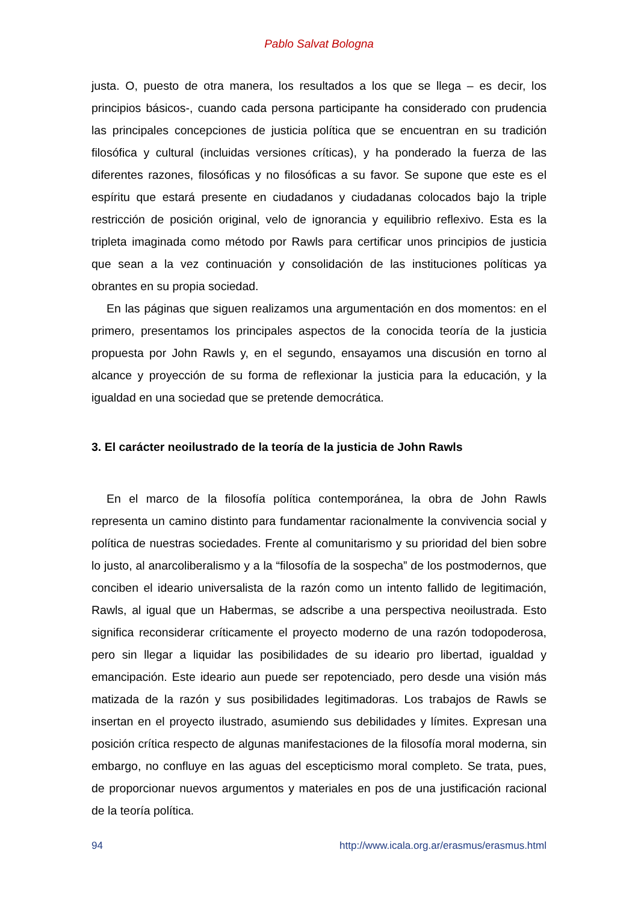Pablo Salvat Bologna
justa. O, puesto de otra manera, los resultados a los que se llega – es decir, los principios básicos-, cuando cada persona participante ha considerado con prudencia las principales concepciones de justicia política que se encuentran en su tradición filosófica y cultural (incluidas versiones críticas), y ha ponderado la fuerza de las diferentes razones, filosóficas y no filosóficas a su favor. Se supone que este es el espíritu que estará presente en ciudadanos y ciudadanas colocados bajo la triple restricción de posición original, velo de ignorancia y equilibrio reflexivo. Esta es la tripleta imaginada como método por Rawls para certificar unos principios de justicia que sean a la vez continuación y consolidación de las instituciones políticas ya obrantes en su propia sociedad.
En las páginas que siguen realizamos una argumentación en dos momentos: en el primero, presentamos los principales aspectos de la conocida teoría de la justicia propuesta por John Rawls y, en el segundo, ensayamos una discusión en torno al alcance y proyección de su forma de reflexionar la justicia para la educación, y la igualdad en una sociedad que se pretende democrática.
3. El carácter neoilustrado de la teoría de la justicia de John Rawls
En el marco de la filosofía política contemporánea, la obra de John Rawls representa un camino distinto para fundamentar racionalmente la convivencia social y política de nuestras sociedades. Frente al comunitarismo y su prioridad del bien sobre lo justo, al anarcoliberalismo y a la “filosofía de la sospecha” de los postmodernos, que conciben el ideario universalista de la razón como un intento fallido de legitimación, Rawls, al igual que un Habermas, se adscribe a una perspectiva neoilustrada. Esto significa reconsiderar críticamente el proyecto moderno de una razón todopoderosa, pero sin llegar a liquidar las posibilidades de su ideario pro libertad, igualdad y emancipación. Este ideario aun puede ser repotenciado, pero desde una visión más matizada de la razón y sus posibilidades legitimadoras. Los trabajos de Rawls se insertan en el proyecto ilustrado, asumiendo sus debilidades y límites. Expresan una posición crítica respecto de algunas manifestaciones de la filosofía moral moderna, sin embargo, no confluye en las aguas del escepticismo moral completo. Se trata, pues, de proporcionar nuevos argumentos y materiales en pos de una justificación racional de la teoría política.
94 http://www.icala.org.ar/erasmus/erasmus.html